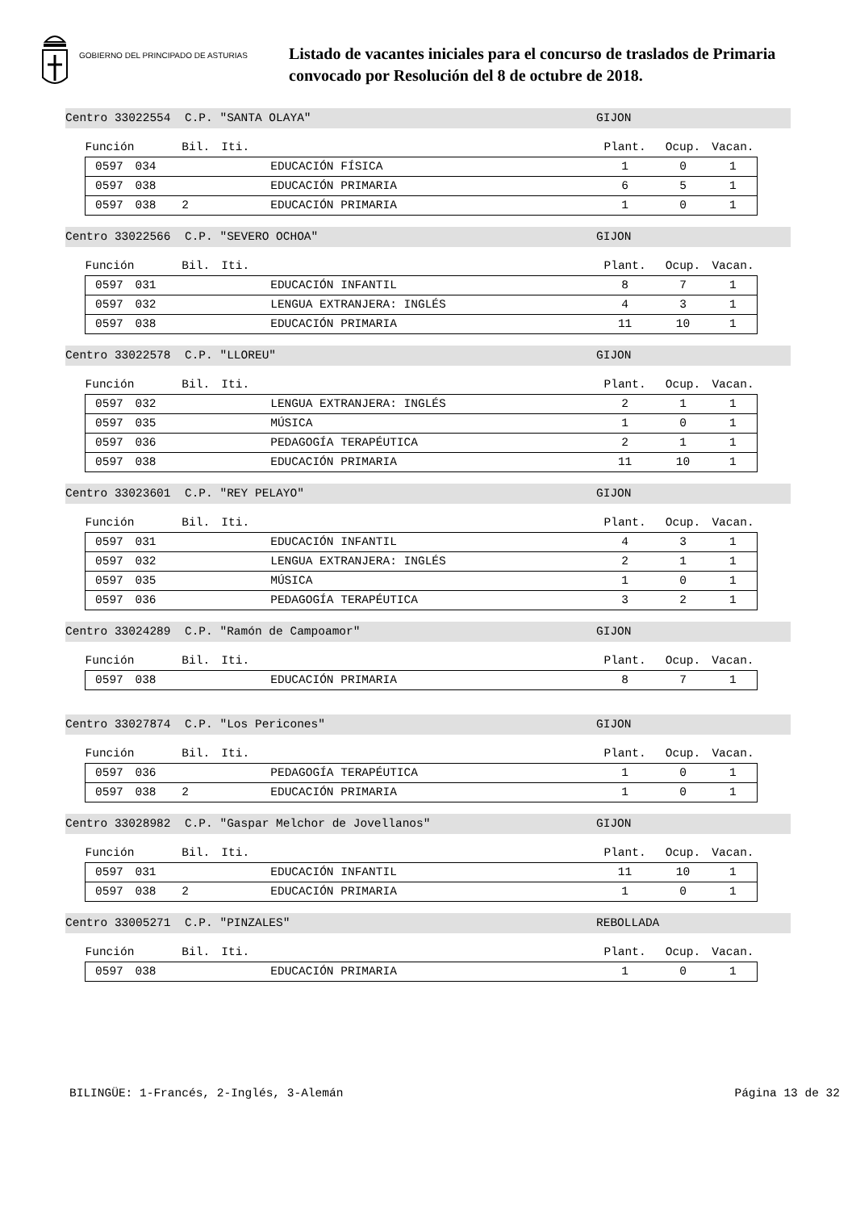GOBIERNO DEL PRINCIPADO DE ASTURIAS
Listado de vacantes iniciales para el concurso de traslados de Primaria
convocado por Resolución del 8 de octubre de 2018.
Centro 33022554 C.P. "SANTA OLAYA" GIJON
| Función | | Bil. | Iti. | | Plant. | Ocup. | Vacan. |
| 0597 | 034 | | | EDUCACIÓN FÍSICA | 1 | 0 | 1 |
| 0597 | 038 | | | EDUCACIÓN PRIMARIA | 6 | 5 | 1 |
| 0597 | 038 | 2 | | EDUCACIÓN PRIMARIA | 1 | 0 | 1 |
Centro 33022566 C.P. "SEVERO OCHOA" GIJON
| Función | | Bil. | Iti. | | Plant. | Ocup. | Vacan. |
| 0597 | 031 | | | EDUCACIÓN INFANTIL | 8 | 7 | 1 |
| 0597 | 032 | | | LENGUA EXTRANJERA: INGLÉS | 4 | 3 | 1 |
| 0597 | 038 | | | EDUCACIÓN PRIMARIA | 11 | 10 | 1 |
Centro 33022578 C.P. "LLOREU" GIJON
| Función | | Bil. | Iti. | | Plant. | Ocup. | Vacan. |
| 0597 | 032 | | | LENGUA EXTRANJERA: INGLÉS | 2 | 1 | 1 |
| 0597 | 035 | | | MÚSICA | 1 | 0 | 1 |
| 0597 | 036 | | | PEDAGOGÍA TERAPÉUTICA | 2 | 1 | 1 |
| 0597 | 038 | | | EDUCACIÓN PRIMARIA | 11 | 10 | 1 |
Centro 33023601 C.P. "REY PELAYO" GIJON
| Función | | Bil. | Iti. | | Plant. | Ocup. | Vacan. |
| 0597 | 031 | | | EDUCACIÓN INFANTIL | 4 | 3 | 1 |
| 0597 | 032 | | | LENGUA EXTRANJERA: INGLÉS | 2 | 1 | 1 |
| 0597 | 035 | | | MÚSICA | 1 | 0 | 1 |
| 0597 | 036 | | | PEDAGOGÍA TERAPÉUTICA | 3 | 2 | 1 |
Centro 33024289 C.P. "Ramón de Campoamor" GIJON
| Función | | Bil. | Iti. | | Plant. | Ocup. | Vacan. |
| 0597 | 038 | | | EDUCACIÓN PRIMARIA | 8 | 7 | 1 |
Centro 33027874 C.P. "Los Pericones" GIJON
| Función | | Bil. | Iti. | | Plant. | Ocup. | Vacan. |
| 0597 | 036 | | | PEDAGOGÍA TERAPÉUTICA | 1 | 0 | 1 |
| 0597 | 038 | 2 | | EDUCACIÓN PRIMARIA | 1 | 0 | 1 |
Centro 33028982 C.P. "Gaspar Melchor de Jovellanos" GIJON
| Función | | Bil. | Iti. | | Plant. | Ocup. | Vacan. |
| 0597 | 031 | | | EDUCACIÓN INFANTIL | 11 | 10 | 1 |
| 0597 | 038 | 2 | | EDUCACIÓN PRIMARIA | 1 | 0 | 1 |
Centro 33005271 C.P. "PINZALES" REBOLLADA
| Función | | Bil. | Iti. | | Plant. | Ocup. | Vacan. |
| 0597 | 038 | | | EDUCACIÓN PRIMARIA | 1 | 0 | 1 |
BILINGÜE: 1-Francés, 2-Inglés, 3-Alemán Página 13 de 32